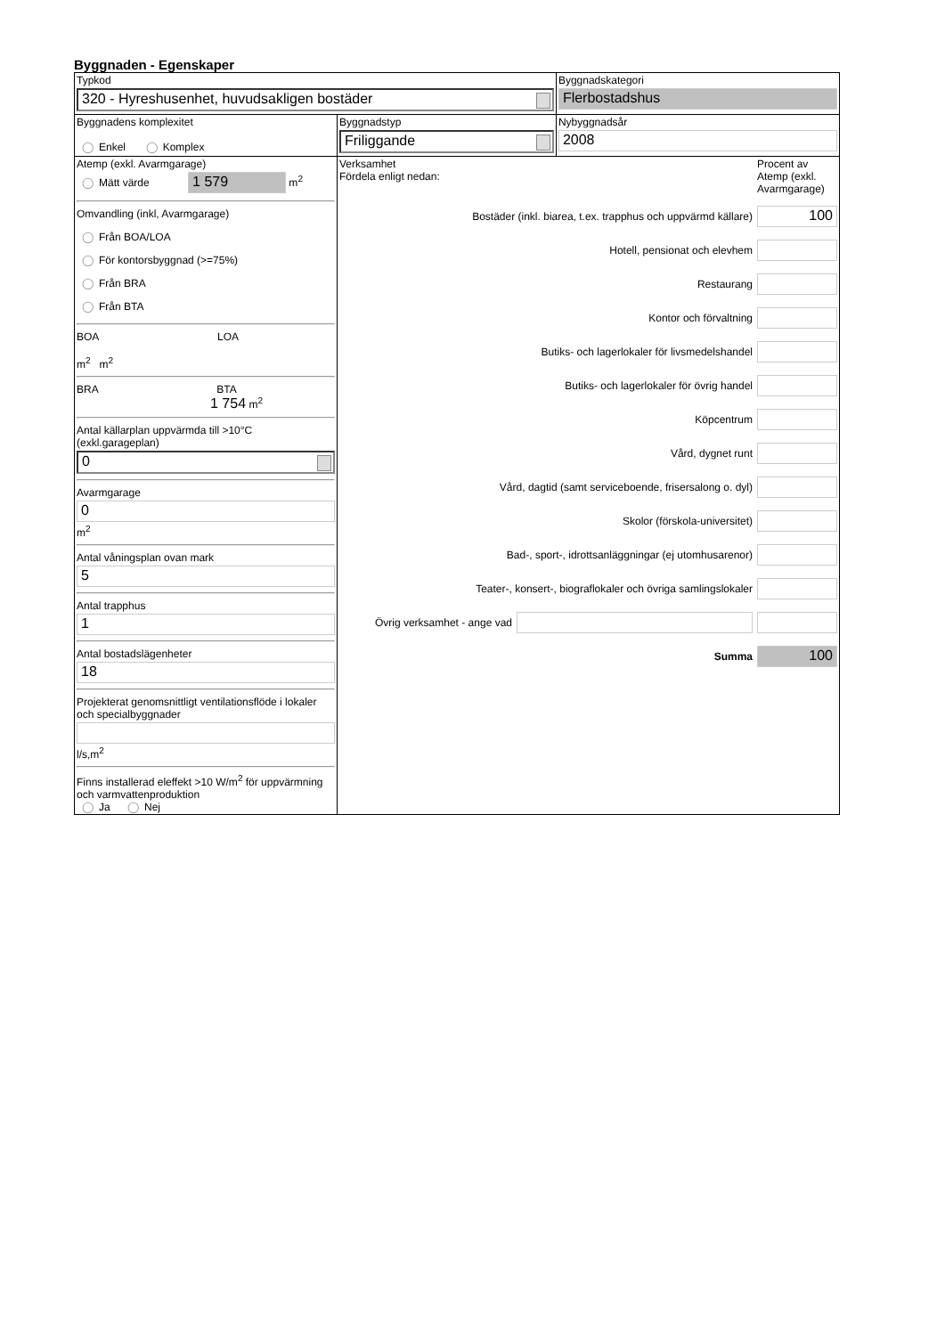Byggnaden - Egenskaper
| Typkod 320 - Hyreshusenhet, huvudsakligen bostäder | | Byggnadskategori Flerbostadshus |
| Byggnadens komplexitet ◯ Enkel ◯ Komplex | Byggnadstyp Friliggande | Nybyggnadsår 2008 |
| Atemp (exkl. Avarmgarage) ◯ Mätt värde 1 579 m<sup>2</sup> Omvandling (inkl, Avarmgarage) ◯ Från BOA/LOA ◯ För kontorsbyggnad (>=75%) ◯ Från BRA ◯ Från BTA BOA LOA m<sup>2</sup> m<sup>2</sup> BRA BTA 1 754 m<sup>2</sup> Antal källarplan uppvärmda till >10°C (exkl.garageplan) 0 Avarmgarage 0 m<sup>2</sup> Antal våningsplan ovan mark 5 Antal trapphus 1 Antal bostadslägenheter 18 Projekterat genomsnittligt ventilationsflöde i lokaler och specialbyggnader l/s,m<sup>2</sup> Finns installerad eleffekt >10 W/m<sup>2</sup> för uppvärmning och varmvattenproduktion ◯ Ja ◯ Nej | Verksamhet Fördela enligt nedan: Procent av Atemp (exkl. Avarmgarage) Bostäder (inkl. biarea, t.ex. trapphus och uppvärmd källare) 100 Hotell, pensionat och elevhem Restaurang Kontor och förvaltning Butiks- och lagerlokaler för livsmedelshandel Butiks- och lagerlokaler för övrig handel Köpcentrum Vård, dygnet runt Vård, dagtid (samt serviceboende, frisersalong o. dyl) Skolor (förskola-universitet) Bad-, sport-, idrottsanläggningar (ej utomhusarenor) Teater-, konsert-, biograflokaler och övriga samlingslokaler Övrig verksamhet - ange vad Summa 100 | |